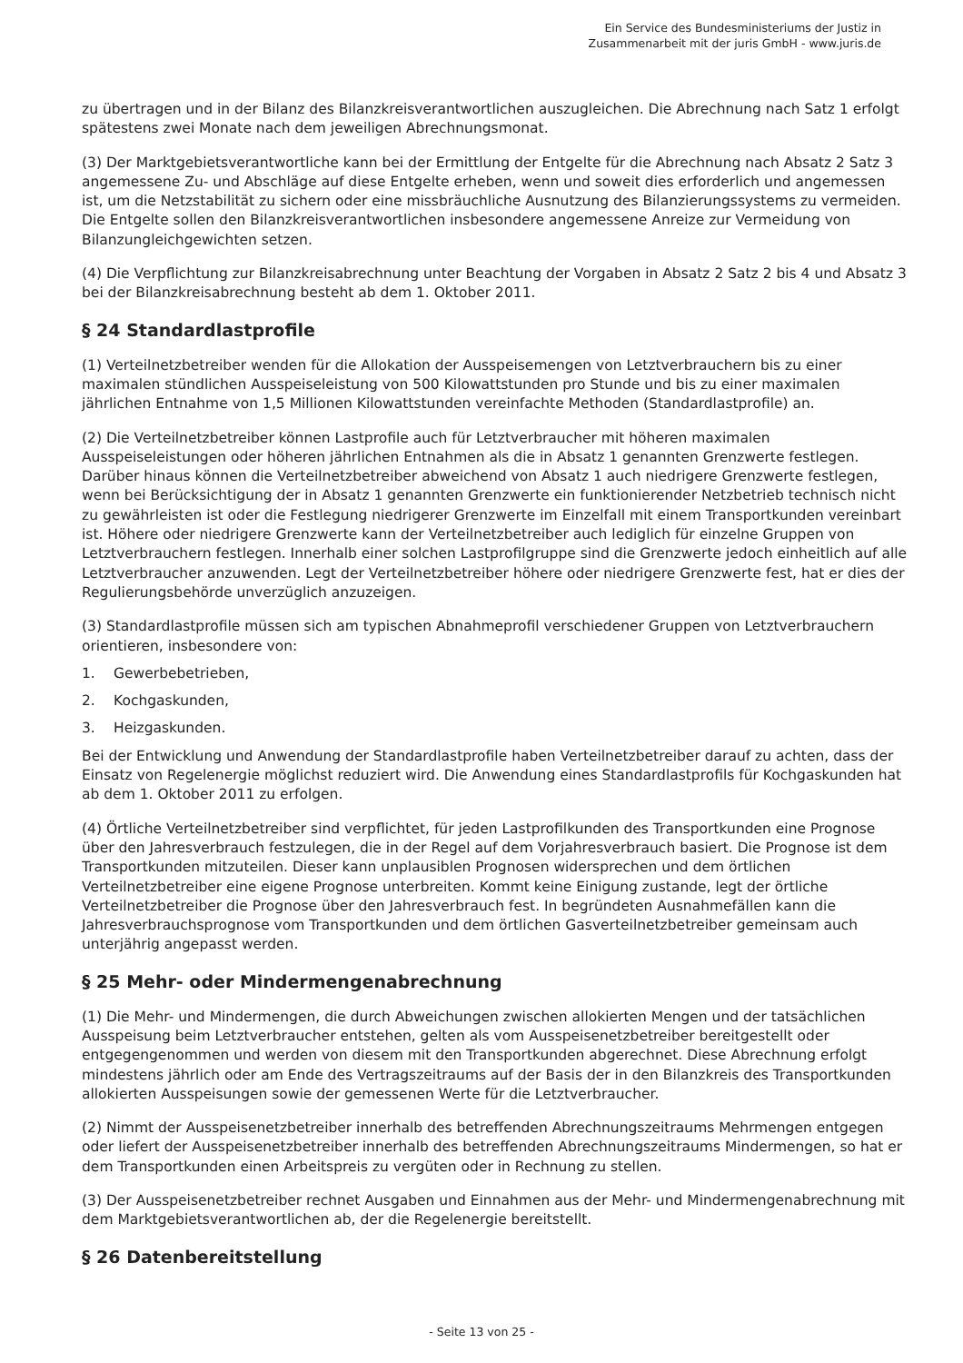Ein Service des Bundesministeriums der Justiz in
Zusammenarbeit mit der juris GmbH - www.juris.de
zu übertragen und in der Bilanz des Bilanzkreisverantwortlichen auszugleichen. Die Abrechnung nach Satz 1 erfolgt spätestens zwei Monate nach dem jeweiligen Abrechnungsmonat.
(3) Der Marktgebietsverantwortliche kann bei der Ermittlung der Entgelte für die Abrechnung nach Absatz 2 Satz 3 angemessene Zu- und Abschläge auf diese Entgelte erheben, wenn und soweit dies erforderlich und angemessen ist, um die Netzstabilität zu sichern oder eine missbräuchliche Ausnutzung des Bilanzierungssystems zu vermeiden. Die Entgelte sollen den Bilanzkreisverantwortlichen insbesondere angemessene Anreize zur Vermeidung von Bilanzungleichgewichten setzen.
(4) Die Verpflichtung zur Bilanzkreisabrechnung unter Beachtung der Vorgaben in Absatz 2 Satz 2 bis 4 und Absatz 3 bei der Bilanzkreisabrechnung besteht ab dem 1. Oktober 2011.
§ 24 Standardlastprofile
(1) Verteilnetzbetreiber wenden für die Allokation der Ausspeisemengen von Letztverbrauchern bis zu einer maximalen stündlichen Ausspeiseleistung von 500 Kilowattstunden pro Stunde und bis zu einer maximalen jährlichen Entnahme von 1,5 Millionen Kilowattstunden vereinfachte Methoden (Standardlastprofile) an.
(2) Die Verteilnetzbetreiber können Lastprofile auch für Letztverbraucher mit höheren maximalen Ausspeiseleistungen oder höheren jährlichen Entnahmen als die in Absatz 1 genannten Grenzwerte festlegen. Darüber hinaus können die Verteilnetzbetreiber abweichend von Absatz 1 auch niedrigere Grenzwerte festlegen, wenn bei Berücksichtigung der in Absatz 1 genannten Grenzwerte ein funktionierender Netzbetrieb technisch nicht zu gewährleisten ist oder die Festlegung niedrigerer Grenzwerte im Einzelfall mit einem Transportkunden vereinbart ist. Höhere oder niedrigere Grenzwerte kann der Verteilnetzbetreiber auch lediglich für einzelne Gruppen von Letztverbrauchern festlegen. Innerhalb einer solchen Lastprofilgruppe sind die Grenzwerte jedoch einheitlich auf alle Letztverbraucher anzuwenden. Legt der Verteilnetzbetreiber höhere oder niedrigere Grenzwerte fest, hat er dies der Regulierungsbehörde unverzüglich anzuzeigen.
(3) Standardlastprofile müssen sich am typischen Abnahmeprofil verschiedener Gruppen von Letztverbrauchern orientieren, insbesondere von:
1. Gewerbebetrieben,
2. Kochgaskunden,
3. Heizgaskunden.
Bei der Entwicklung und Anwendung der Standardlastprofile haben Verteilnetzbetreiber darauf zu achten, dass der Einsatz von Regelenergie möglichst reduziert wird. Die Anwendung eines Standardlastprofils für Kochgaskunden hat ab dem 1. Oktober 2011 zu erfolgen.
(4) Örtliche Verteilnetzbetreiber sind verpflichtet, für jeden Lastprofilkunden des Transportkunden eine Prognose über den Jahresverbrauch festzulegen, die in der Regel auf dem Vorjahresverbrauch basiert. Die Prognose ist dem Transportkunden mitzuteilen. Dieser kann unplausiblen Prognosen widersprechen und dem örtlichen Verteilnetzbetreiber eine eigene Prognose unterbreiten. Kommt keine Einigung zustande, legt der örtliche Verteilnetzbetreiber die Prognose über den Jahresverbrauch fest. In begründeten Ausnahmefällen kann die Jahresverbrauchsprognose vom Transportkunden und dem örtlichen Gasverteilnetzbetreiber gemeinsam auch unterjährig angepasst werden.
§ 25 Mehr- oder Mindermengenabrechnung
(1) Die Mehr- und Mindermengen, die durch Abweichungen zwischen allokierten Mengen und der tatsächlichen Ausspeisung beim Letztverbraucher entstehen, gelten als vom Ausspeisenetzbetreiber bereitgestellt oder entgegengenommen und werden von diesem mit den Transportkunden abgerechnet. Diese Abrechnung erfolgt mindestens jährlich oder am Ende des Vertragszeitraums auf der Basis der in den Bilanzkreis des Transportkunden allokierten Ausspeisungen sowie der gemessenen Werte für die Letztverbraucher.
(2) Nimmt der Ausspeisenetzbetreiber innerhalb des betreffenden Abrechnungszeitraums Mehrmengen entgegen oder liefert der Ausspeisenetzbetreiber innerhalb des betreffenden Abrechnungszeitraums Mindermengen, so hat er dem Transportkunden einen Arbeitspreis zu vergüten oder in Rechnung zu stellen.
(3) Der Ausspeisenetzbetreiber rechnet Ausgaben und Einnahmen aus der Mehr- und Mindermengenabrechnung mit dem Marktgebietsverantwortlichen ab, der die Regelenergie bereitstellt.
§ 26 Datenbereitstellung
- Seite 13 von 25 -